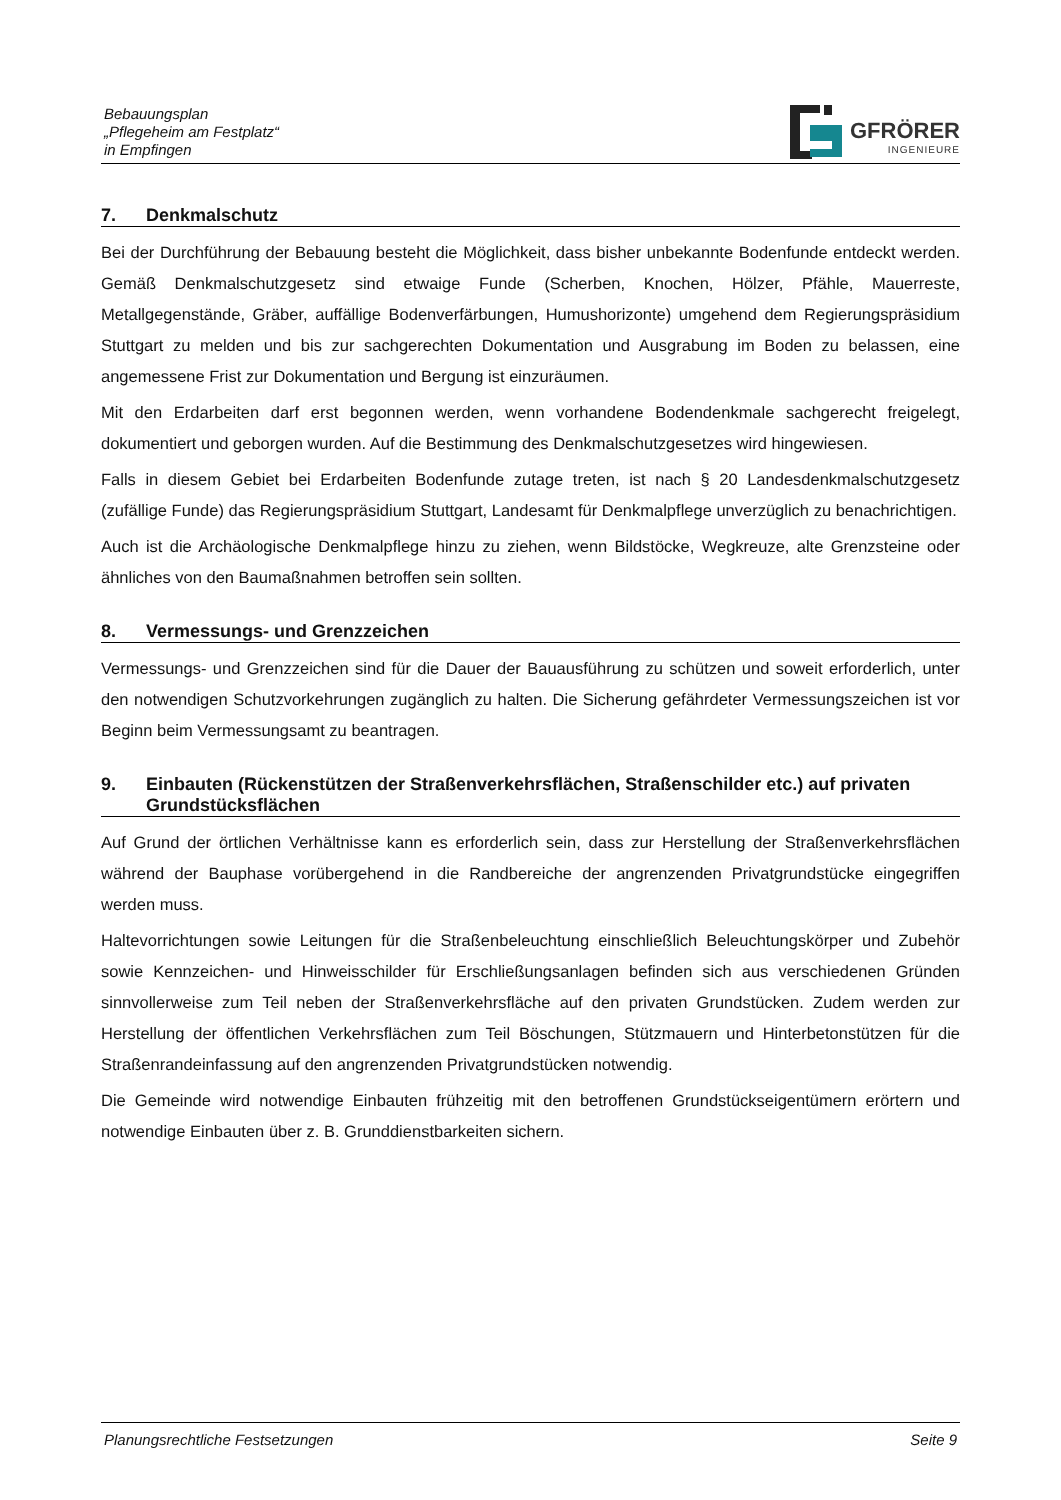Bebauungsplan
„Pflegeheim am Festplatz“
in Empfingen
GFRÖRER
INGENIEURE
7. Denkmalschutz
Bei der Durchführung der Bebauung besteht die Möglichkeit, dass bisher unbekannte Bodenfunde entdeckt werden. Gemäß Denkmalschutzgesetz sind etwaige Funde (Scherben, Knochen, Hölzer, Pfähle, Mauerreste, Metallgegenstände, Gräber, auffällige Bodenverfärbungen, Humushorizonte) umgehend dem Regierungspräsidium Stuttgart zu melden und bis zur sachgerechten Dokumentation und Ausgrabung im Boden zu belassen, eine angemessene Frist zur Dokumentation und Bergung ist einzuräumen.
Mit den Erdarbeiten darf erst begonnen werden, wenn vorhandene Bodendenkmale sachgerecht freigelegt, dokumentiert und geborgen wurden. Auf die Bestimmung des Denkmalschutzgesetzes wird hingewiesen.
Falls in diesem Gebiet bei Erdarbeiten Bodenfunde zutage treten, ist nach § 20 Landesdenkmalschutzgesetz (zufällige Funde) das Regierungspräsidium Stuttgart, Landesamt für Denkmalpflege unverzüglich zu benachrichtigen.
Auch ist die Archäologische Denkmalpflege hinzu zu ziehen, wenn Bildstöcke, Wegkreuze, alte Grenzsteine oder ähnliches von den Baumaßnahmen betroffen sein sollten.
8. Vermessungs- und Grenzzeichen
Vermessungs- und Grenzzeichen sind für die Dauer der Bauausführung zu schützen und soweit erforderlich, unter den notwendigen Schutzvorkehrungen zugänglich zu halten. Die Sicherung gefährdeter Vermessungszeichen ist vor Beginn beim Vermessungsamt zu beantragen.
9. Einbauten (Rückenstützen der Straßenverkehrsflächen, Straßenschilder etc.) auf privaten Grundstücksflächen
Auf Grund der örtlichen Verhältnisse kann es erforderlich sein, dass zur Herstellung der Straßenverkehrsflächen während der Bauphase vorübergehend in die Randbereiche der angrenzenden Privatgrundstücke eingegriffen werden muss.
Haltevorrichtungen sowie Leitungen für die Straßenbeleuchtung einschließlich Beleuchtungskörper und Zubehör sowie Kennzeichen- und Hinweisschilder für Erschließungsanlagen befinden sich aus verschiedenen Gründen sinnvollerweise zum Teil neben der Straßenverkehrsfläche auf den privaten Grundstücken. Zudem werden zur Herstellung der öffentlichen Verkehrsflächen zum Teil Böschungen, Stützmauern und Hinterbetonstützen für die Straßenrandeinfassung auf den angrenzenden Privatgrundstücken notwendig.
Die Gemeinde wird notwendige Einbauten frühzeitig mit den betroffenen Grundstückseigentümern erörtern und notwendige Einbauten über z. B. Grunddienstbarkeiten sichern.
Planungsrechtliche Festsetzungen Seite 9